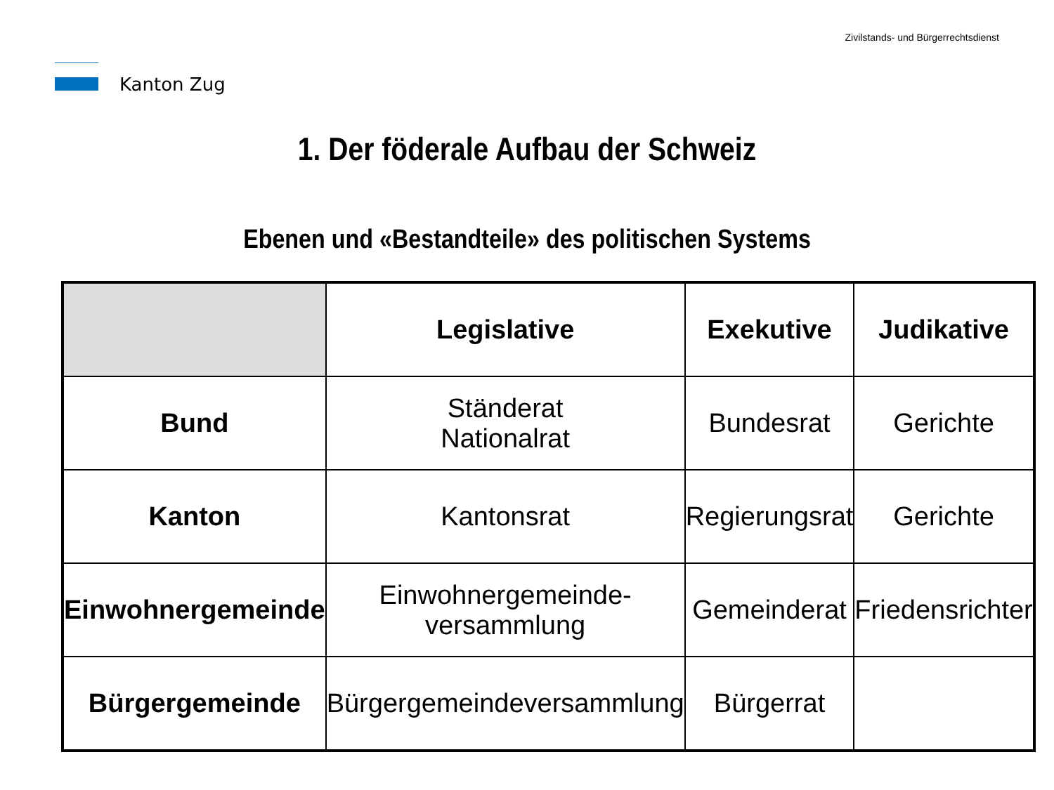Kanton Zug
Zivilstands- und Bürgerrechtsdienst
1. Der föderale Aufbau der Schweiz
Ebenen und «Bestandteile» des politischen Systems
| | Legislative | Exekutive | Judikative |
| --- | --- | --- | --- |
| Bund | Ständerat Nationalrat | Bundesrat | Gerichte |
| Kanton | Kantonsrat | Regierungsrat | Gerichte |
| Einwohnergemeinde | Einwohnergemeinde- versammlung | Gemeinderat | Friedensrichter |
| Bürgergemeinde | Bürgergemeindeversammlung | Bürgerrat | |